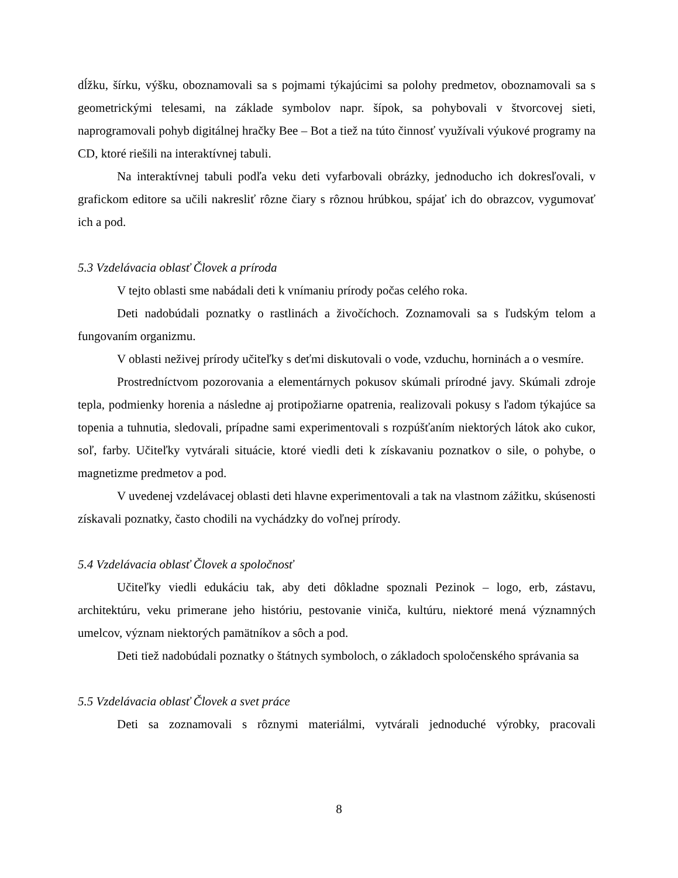dĺžku, šírku, výšku, oboznamovali sa s pojmami týkajúcimi sa polohy predmetov, oboznamovali sa s geometrickými telesami, na základe symbolov napr. šípok, sa pohybovali v štvorcovej sieti, naprogramovali pohyb digitálnej hračky Bee – Bot a tiež na túto činnosť využívali výukové programy na CD, ktoré riešili na interaktívnej tabuli.
Na interaktívnej tabuli podľa veku deti vyfarbovali obrázky, jednoducho ich dokresľovali, v grafickom editore sa učili nakresliť rôzne čiary s rôznou hrúbkou, spájať ich do obrazcov, vygumovať ich a pod.
5.3 Vzdelávacia oblasť Človek a príroda
V tejto oblasti sme nabádali deti k vnímaniu prírody počas celého roka.
Deti nadobúdali poznatky o rastlinách a živočíchoch. Zoznamovali sa s ľudským telom a fungovaním organizmu.
V oblasti neživej prírody učiteľky s deťmi diskutovali o vode, vzduchu, horninách a o vesmíre.
Prostredníctvom pozorovania a elementárnych pokusov skúmali prírodné javy. Skúmali zdroje tepla, podmienky horenia a následne aj protipožiarne opatrenia, realizovali pokusy s ľadom týkajúce sa topenia a tuhnutia, sledovali, prípadne sami experimentovali s rozpúšťaním niektorých látok ako cukor, soľ, farby. Učiteľky vytvárali situácie, ktoré viedli deti k získavaniu poznatkov o sile, o pohybe, o magnetizme predmetov a pod.
V uvedenej vzdelávacej oblasti deti hlavne experimentovali a tak na vlastnom zážitku, skúsenosti získavali poznatky, často chodili na vychádzky do voľnej prírody.
5.4 Vzdelávacia oblasť Človek a spoločnosť
Učiteľky viedli edukáciu tak, aby deti dôkladne spoznali Pezinok – logo, erb, zástavu, architektúru, veku primerane jeho históriu, pestovanie viniča, kultúru, niektoré mená významných umelcov, význam niektorých pamätníkov a sôch a pod.
Deti tiež nadobúdali poznatky o štátnych symboloch, o základoch spoločenského správania sa
5.5 Vzdelávacia oblasť Človek a svet práce
Deti sa zoznamovali s rôznymi materiálmi, vytvárali jednoduché výrobky, pracovali
8